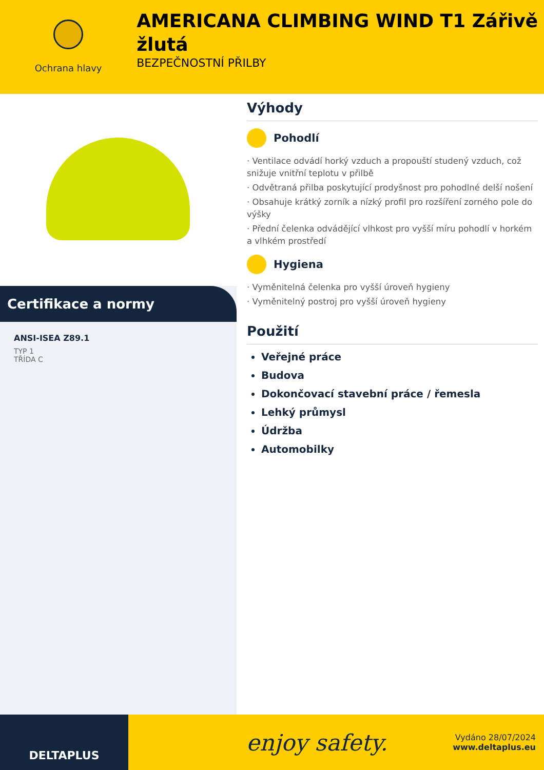Ochrana hlavy
AMERICANA CLIMBING WIND T1 Zářivě žlutá
BEZPEČNOSTNÍ PŘILBY
Certifikace a normy
ANSI-ISEA Z89.1
TYP 1
TŘÍDA C
Výhody
Pohodlí
· Ventilace odvádí horký vzduch a propouští studený vzduch, což snižuje vnitřní teplotu v přilbě
· Odvětraná přilba poskytující prodyšnost pro pohodlné delší nošení
· Obsahuje krátký zorník a nízký profil pro rozšíření zorného pole do výšky
· Přední čelenka odvádějící vlhkost pro vyšší míru pohodlí v horkém a vlhkém prostředí
Hygiena
· Vyměnitelná čelenka pro vyšší úroveň hygieny
· Vyměnitelný postroj pro vyšší úroveň hygieny
Použití
Veřejné práce
Budova
Dokončovací stavební práce / řemesla
Lehký průmysl
Údržba
Automobilky
DELTAPLUS
enjoy safety.
Vydáno 28/07/2024
www.deltaplus.eu